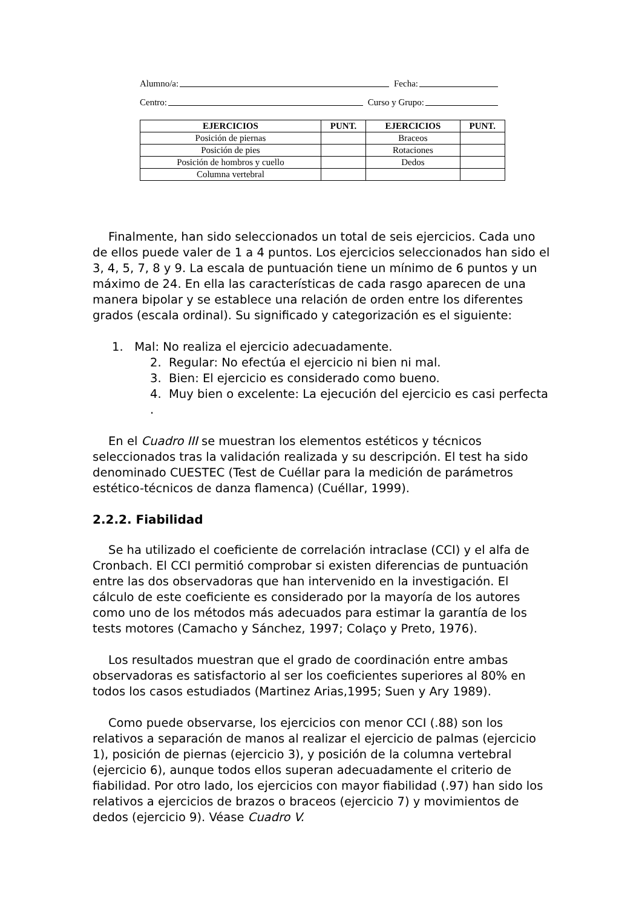Alumno/a: Fecha:
Centro: Curso y Grupo:
| EJERCICIOS | PUNT. | EJERCICIOS | PUNT. |
| --- | --- | --- | --- |
| Posición de piernas | | Braceos | |
| Posición de pies | | Rotaciones | |
| Posición de hombros y cuello | | Dedos | |
| Columna vertebral | | | |
Finalmente, han sido seleccionados un total de seis ejercicios. Cada uno de ellos puede valer de 1 a 4 puntos. Los ejercicios seleccionados han sido el 3, 4, 5, 7, 8 y 9. La escala de puntuación tiene un mínimo de 6 puntos y un máximo de 24. En ella las características de cada rasgo aparecen de una manera bipolar y se establece una relación de orden entre los diferentes grados (escala ordinal). Su significado y categorización es el siguiente:
1. Mal: No realiza el ejercicio adecuadamente.
2. Regular: No efectúa el ejercicio ni bien ni mal.
3. Bien: El ejercicio es considerado como bueno.
4. Muy bien o excelente: La ejecución del ejercicio es casi perfecta .
En el Cuadro III se muestran los elementos estéticos y técnicos seleccionados tras la validación realizada y su descripción. El test ha sido denominado CUESTEC (Test de Cuéllar para la medición de parámetros estético-técnicos de danza flamenca) (Cuéllar, 1999).
2.2.2. Fiabilidad
Se ha utilizado el coeficiente de correlación intraclase (CCI) y el alfa de Cronbach. El CCI permitió comprobar si existen diferencias de puntuación entre las dos observadoras que han intervenido en la investigación. El cálculo de este coeficiente es considerado por la mayoría de los autores como uno de los métodos más adecuados para estimar la garantía de los tests motores (Camacho y Sánchez, 1997; Colaço y Preto, 1976).
Los resultados muestran que el grado de coordinación entre ambas observadoras es satisfactorio al ser los coeficientes superiores al 80% en todos los casos estudiados (Martinez Arias,1995; Suen y Ary 1989).
Como puede observarse, los ejercicios con menor CCI (.88) son los relativos a separación de manos al realizar el ejercicio de palmas (ejercicio 1), posición de piernas (ejercicio 3), y posición de la columna vertebral (ejercicio 6), aunque todos ellos superan adecuadamente el criterio de fiabilidad. Por otro lado, los ejercicios con mayor fiabilidad (.97) han sido los relativos a ejercicios de brazos o braceos (ejercicio 7) y movimientos de dedos (ejercicio 9). Véase Cuadro V.